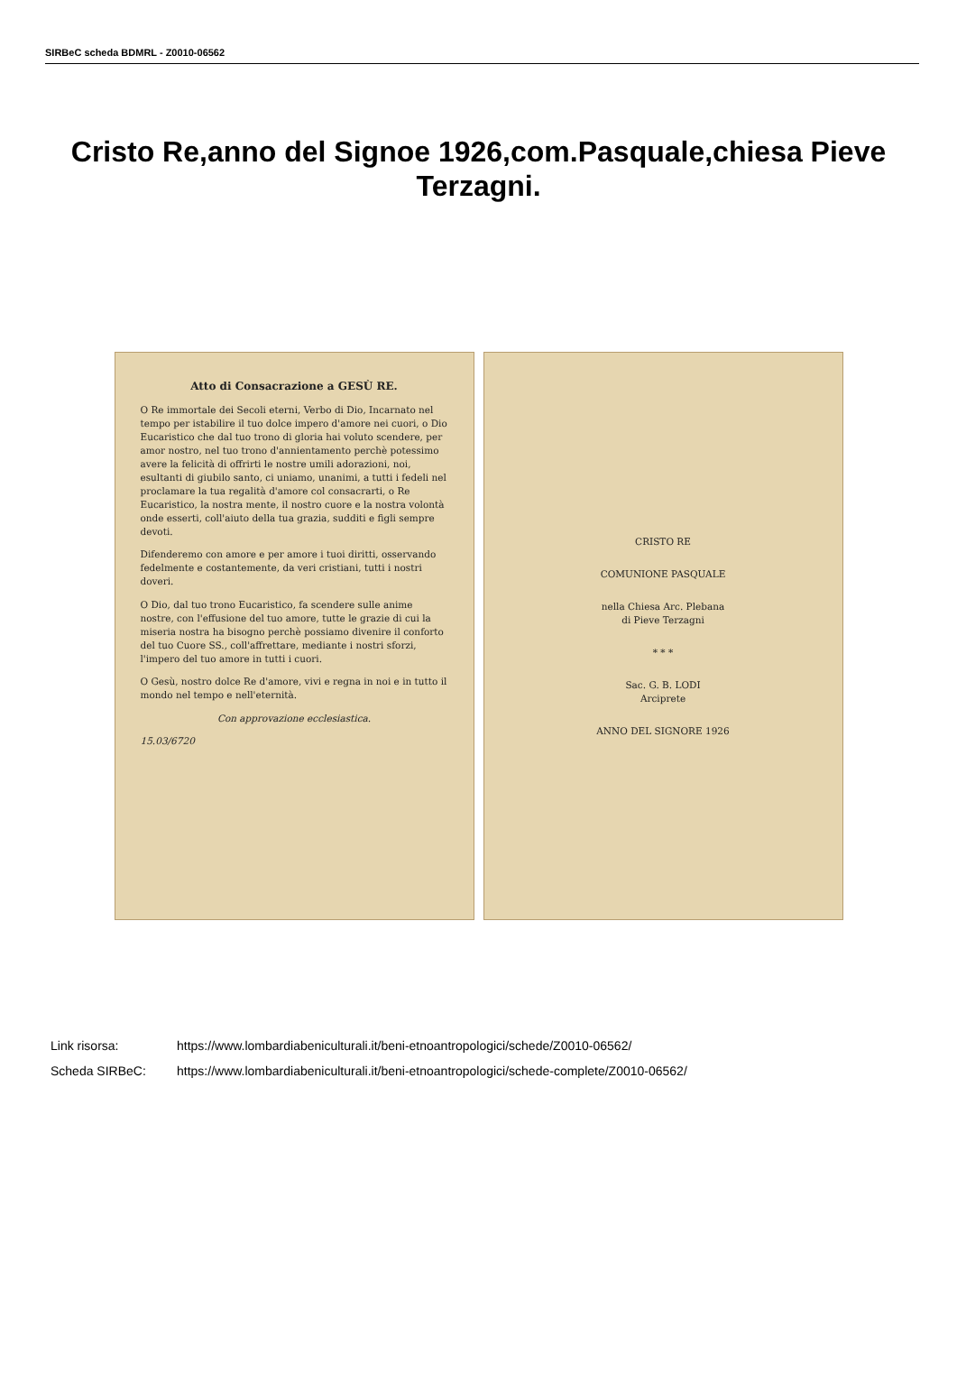SIRBeC scheda BDMRL - Z0010-06562
Cristo Re,anno del Signoe 1926,com.Pasquale,chiesa Pieve Terzagni.
Atto di Consacrazione a GESÙ RE.
O Re immortale dei Secoli eterni, Verbo di Dio, Incarnato nel tempo per istabilire il tuo dolce impero d'amore nei cuori, o Dio Eucaristico che dal tuo trono di gloria hai voluto scendere, per amor nostro, nel tuo trono d'annientamento perchè potessimo avere la felicità di offrirti le nostre umili adorazioni, noi, esultanti di giubilo santo, ci uniamo, unanimi, a tutti i fedeli nel proclamare la tua regalità d'amore col consacrarti, o Re Eucaristico, la nostra mente, il nostro cuore e la nostra volontà onde esserti, coll'aiuto della tua grazia, sudditi e figli sempre devoti.
Difenderemo con amore e per amore i tuoi diritti, osservando fedelmente e costantemente, da veri cristiani, tutti i nostri doveri.
O Dio, dal tuo trono Eucaristico, fa scendere sulle anime nostre, con l'effusione del tuo amore, tutte le grazie di cui la miseria nostra ha bisogno perchè possiamo divenire il conforto del tuo Cuore SS., coll'affrettare, mediante i nostri sforzi, l'impero del tuo amore in tutti i cuori.
O Gesù, nostro dolce Re d'amore, vivi e regna in noi e in tutto il mondo nel tempo e nell'eternità.
Con approvazione ecclesiastica.
15.03/6720
CRISTO RE
COMUNIONE PASQUALE
nella Chiesa Arc. Plebana
di Pieve Terzagni
* * *
Sac. G. B. LODI
Arciprete
ANNO DEL SIGNORE 1926
Link risorsa: https://www.lombardiabeniculturali.it/beni-etnoantropologici/schede/Z0010-06562/
Scheda SIRBeC: https://www.lombardiabeniculturali.it/beni-etnoantropologici/schede-complete/Z0010-06562/